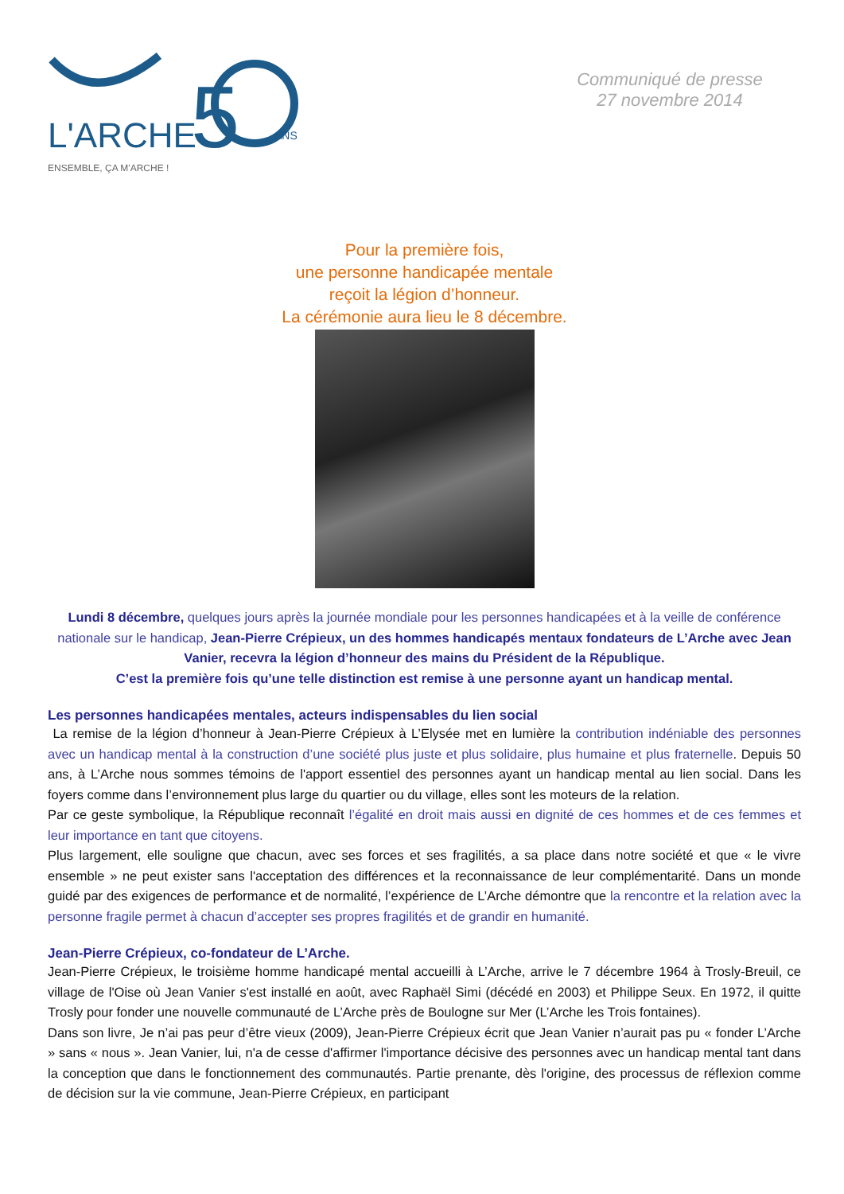L'ARCHE
5
ENSEMBLE, ÇA M'ARCHE !
ANS
Communiqué de presse
27 novembre 2014
Pour la première fois,
une personne handicapée mentale
reçoit la légion d’honneur.
La cérémonie aura lieu le 8 décembre.
Lundi 8 décembre, quelques jours après la journée mondiale pour les personnes handicapées et à la veille de conférence nationale sur le handicap, Jean-Pierre Crépieux, un des hommes handicapés mentaux fondateurs de L’Arche avec Jean Vanier, recevra la légion d’honneur des mains du Président de la République.
C’est la première fois qu’une telle distinction est remise à une personne ayant un handicap mental.
Les personnes handicapées mentales, acteurs indispensables du lien social
La remise de la légion d’honneur à Jean-Pierre Crépieux à L’Elysée met en lumière la contribution indéniable des personnes avec un handicap mental à la construction d’une société plus juste et plus solidaire, plus humaine et plus fraternelle. Depuis 50 ans, à L’Arche nous sommes témoins de l'apport essentiel des personnes ayant un handicap mental au lien social. Dans les foyers comme dans l’environnement plus large du quartier ou du village, elles sont les moteurs de la relation.
Par ce geste symbolique, la République reconnaît l’égalité en droit mais aussi en dignité de ces hommes et de ces femmes et leur importance en tant que citoyens.
Plus largement, elle souligne que chacun, avec ses forces et ses fragilités, a sa place dans notre société et que « le vivre ensemble » ne peut exister sans l'acceptation des différences et la reconnaissance de leur complémentarité. Dans un monde guidé par des exigences de performance et de normalité, l’expérience de L’Arche démontre que la rencontre et la relation avec la personne fragile permet à chacun d’accepter ses propres fragilités et de grandir en humanité.
Jean-Pierre Crépieux, co-fondateur de L’Arche.
Jean-Pierre Crépieux, le troisième homme handicapé mental accueilli à L’Arche, arrive le 7 décembre 1964 à Trosly-Breuil, ce village de l'Oise où Jean Vanier s'est installé en août, avec Raphaël Simi (décédé en 2003) et Philippe Seux. En 1972, il quitte Trosly pour fonder une nouvelle communauté de L’Arche près de Boulogne sur Mer (L’Arche les Trois fontaines).
Dans son livre, Je n’ai pas peur d’être vieux (2009), Jean-Pierre Crépieux écrit que Jean Vanier n’aurait pas pu « fonder L’Arche » sans « nous ». Jean Vanier, lui, n'a de cesse d'affirmer l'importance décisive des personnes avec un handicap mental tant dans la conception que dans le fonctionnement des communautés. Partie prenante, dès l'origine, des processus de réflexion comme de décision sur la vie commune, Jean-Pierre Crépieux, en participant